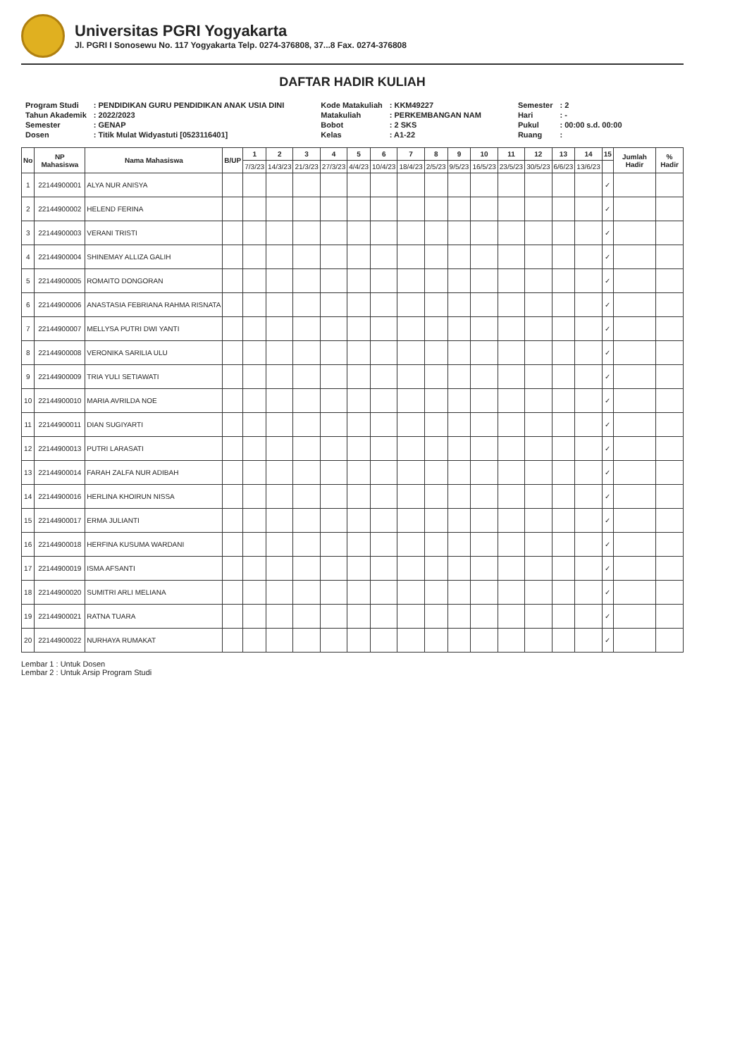Universitas PGRI Yogyakarta
Jl. PGRI I Sonosewu No. 117 Yogyakarta Telp. 0274-376808, 37...8 Fax. 0274-376808
DAFTAR HADIR KULIAH
| Program Studi | : PENDIDIKAN GURU PENDIDIKAN ANAK USIA DINI |
| Tahun Akademik | : 2022/2023 |
| Semester | : GENAP |
| Dosen | : Titik Mulat Widyastuti [0523116401] |
| Kode Matakuliah | : KKM49227 |
| Matakuliah | : PERKEMBANGAN NAM |
| Bobot | : 2 SKS |
| Kelas | : A1-22 |
| Semester | : 2 |
| Hari | : - |
| Pukul | : 00:00 s.d. 00:00 |
| Ruang | : |
| No | NP Mahasiswa | Nama Mahasiswa | B/UP | 1 | 2 | 3 | 4 | 5 | 6 | 7 | 8 | 9 | 10 | 11 | 12 | 13 | 14 | 15 | Jumlah Hadir | % Hadir |
| --- | --- | --- | --- | --- | --- | --- | --- | --- | --- | --- | --- | --- | --- | --- | --- | --- | --- | --- | --- | --- |
| | | | | 7/3/23 | 14/3/23 | 21/3/23 | 27/3/23 | 4/4/23 | 10/4/23 | 18/4/23 | 2/5/23 | 9/5/23 | 16/5/23 | 23/5/23 | 30/5/23 | 6/6/23 | 13/6/23 | | | |
| 1 | 22144900001 | ALYA NUR ANISYA | | | | | | | | | | | | | | | | ✓ | | |
| 2 | 22144900002 | HELEND FERINA | | | | | | | | | | | | | | | | ✓ | | |
| 3 | 22144900003 | VERANI TRISTI | | | | | | | | | | | | | | | | ✓ | | |
| 4 | 22144900004 | SHINEMAY ALLIZA GALIH | | | | | | | | | | | | | | | | ✓ | | |
| 5 | 22144900005 | ROMAITO DONGORAN | | | | | | | | | | | | | | | | ✓ | | |
| 6 | 22144900006 | ANASTASIA FEBRIANA RAHMA RISNATA | | | | | | | | | | | | | | | | ✓ | | |
| 7 | 22144900007 | MELLYSA PUTRI DWI YANTI | | | | | | | | | | | | | | | | ✓ | | |
| 8 | 22144900008 | VERONIKA SARILIA ULU | | | | | | | | | | | | | | | | ✓ | | |
| 9 | 22144900009 | TRIA YULI SETIAWATI | | | | | | | | | | | | | | | | ✓ | | |
| 10 | 22144900010 | MARIA AVRILDA NOE | | | | | | | | | | | | | | | | ✓ | | |
| 11 | 22144900011 | DIAN SUGIYARTI | | | | | | | | | | | | | | | | ✓ | | |
| 12 | 22144900013 | PUTRI LARASATI | | | | | | | | | | | | | | | | ✓ | | |
| 13 | 22144900014 | FARAH ZALFA NUR ADIBAH | | | | | | | | | | | | | | | | ✓ | | |
| 14 | 22144900016 | HERLINA KHOIRUN NISSA | | | | | | | | | | | | | | | | ✓ | | |
| 15 | 22144900017 | ERMA JULIANTI | | | | | | | | | | | | | | | | ✓ | | |
| 16 | 22144900018 | HERFINA KUSUMA WARDANI | | | | | | | | | | | | | | | | ✓ | | |
| 17 | 22144900019 | ISMA AFSANTI | | | | | | | | | | | | | | | | ✓ | | |
| 18 | 22144900020 | SUMITRI ARLI MELIANA | | | | | | | | | | | | | | | | ✓ | | |
| 19 | 22144900021 | RATNA TUARA | | | | | | | | | | | | | | | | ✓ | | |
| 20 | 22144900022 | NURHAYA RUMAKAT | | | | | | | | | | | | | | | | ✓ | | |
Lembar 1 : Untuk Dosen
Lembar 2 : Untuk Arsip Program Studi